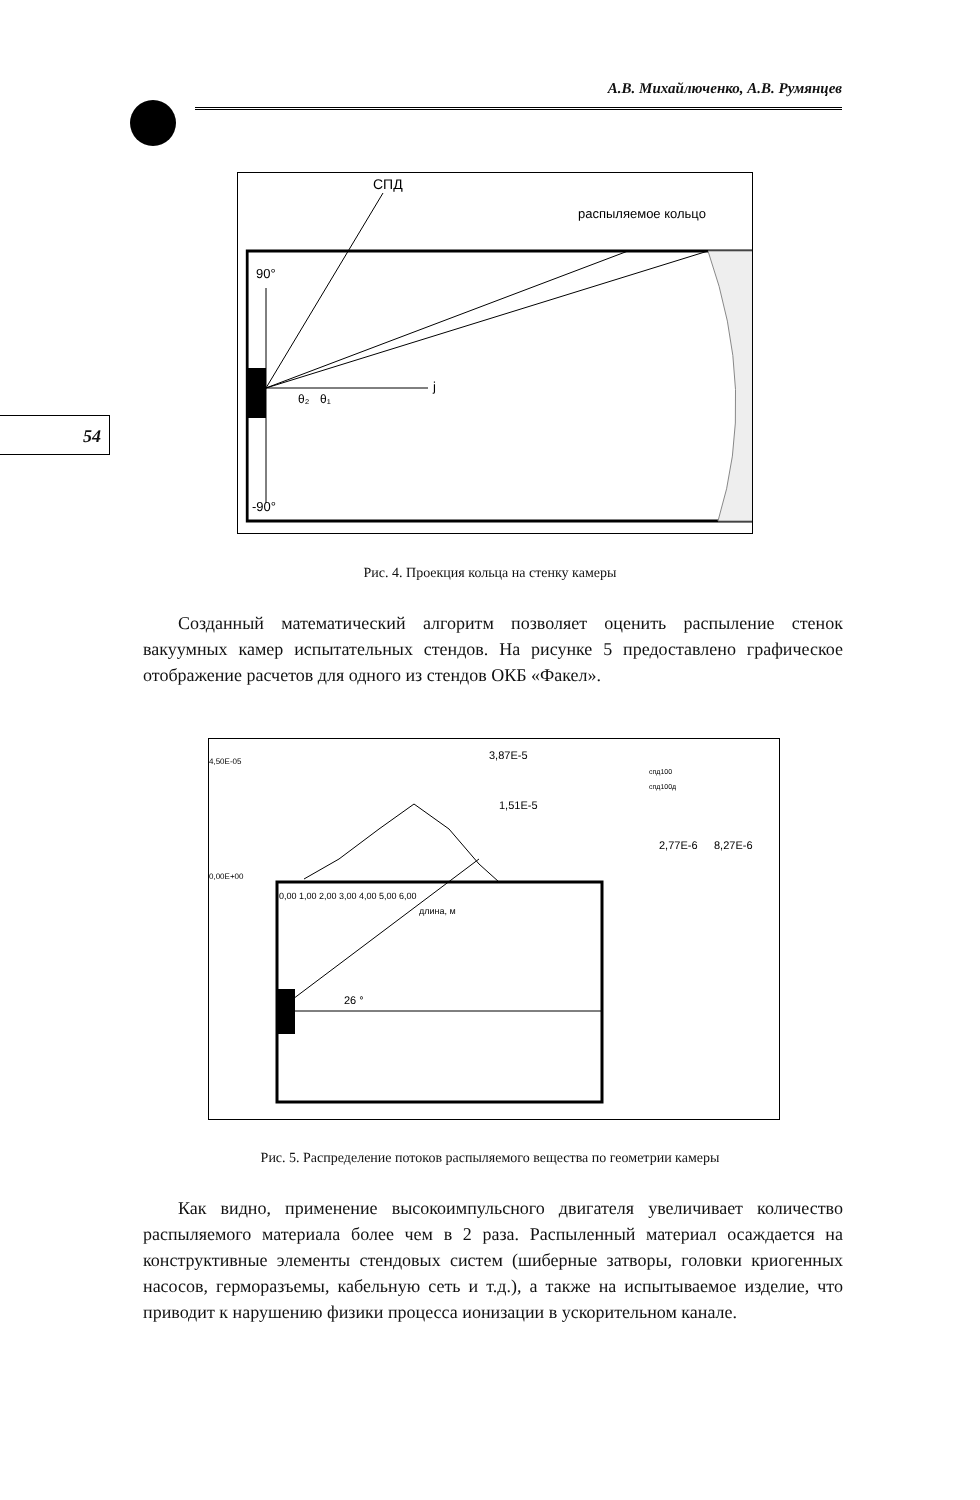А.В. Михайлюченко, А.В. Румянцев
54
СПД
распыляемое кольцо
90°
-90°
j
θ₂
θ₁
Рис. 4. Проекция кольца на стенку камеры
Созданный математический алгоритм позволяет оценить распыление стенок вакуумных камер испытательных стендов. На рисунке 5 предоставлено графическое отображение расчетов для одного из стендов ОКБ «Факел».
4,50E-05
0,00E+00
3,87E-5
1,51E-5
2,77E-6
8,27E-6
0,00 1,00 2,00 3,00 4,00 5,00 6,00
длина, м
26 °
спд100
спд100д
Рис. 5. Распределение потоков распыляемого вещества по геометрии камеры
Как видно, применение высокоимпульсного двигателя увеличивает количество распыляемого материала более чем в 2 раза. Распыленный материал осаждается на конструктивные элементы стендовых систем (шиберные затворы, головки криогенных насосов, герморазъемы, кабельную сеть и т.д.), а также на испытываемое изделие, что приводит к нарушению физики процесса ионизации в ускорительном канале.